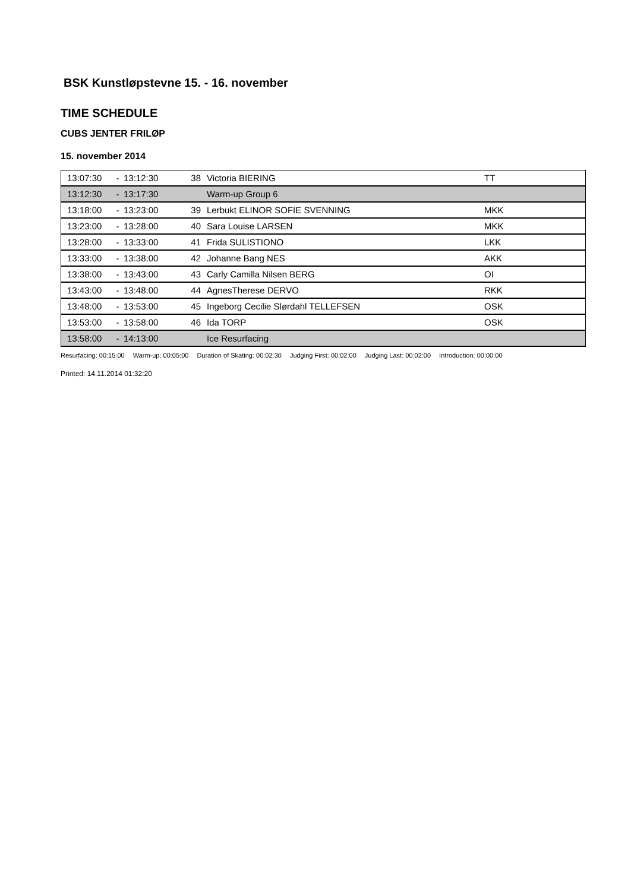BSK Kunstløpstevne 15. - 16. november
TIME SCHEDULE
CUBS JENTER FRILØP
15. november 2014
| 13:07:30 | - | 13:12:30 | 38 | Victoria BIERING | TT |
| 13:12:30 | - | 13:17:30 | | Warm-up Group 6 | |
| 13:18:00 | - | 13:23:00 | 39 | Lerbukt ELINOR SOFIE SVENNING | MKK |
| 13:23:00 | - | 13:28:00 | 40 | Sara Louise LARSEN | MKK |
| 13:28:00 | - | 13:33:00 | 41 | Frida SULISTIONO | LKK |
| 13:33:00 | - | 13:38:00 | 42 | Johanne Bang NES | AKK |
| 13:38:00 | - | 13:43:00 | 43 | Carly Camilla Nilsen BERG | OI |
| 13:43:00 | - | 13:48:00 | 44 | AgnesTherese DERVO | RKK |
| 13:48:00 | - | 13:53:00 | 45 | Ingeborg Cecilie Slørdahl TELLEFSEN | OSK |
| 13:53:00 | - | 13:58:00 | 46 | Ida TORP | OSK |
| 13:58:00 | - | 14:13:00 | | Ice Resurfacing | |
Resurfacing: 00:15:00 Warm-up: 00:05:00 Duration of Skating: 00:02:30 Judging First: 00:02:00 Judging Last: 00:02:00 Introduction: 00:00:00
Printed: 14.11.2014 01:32:20